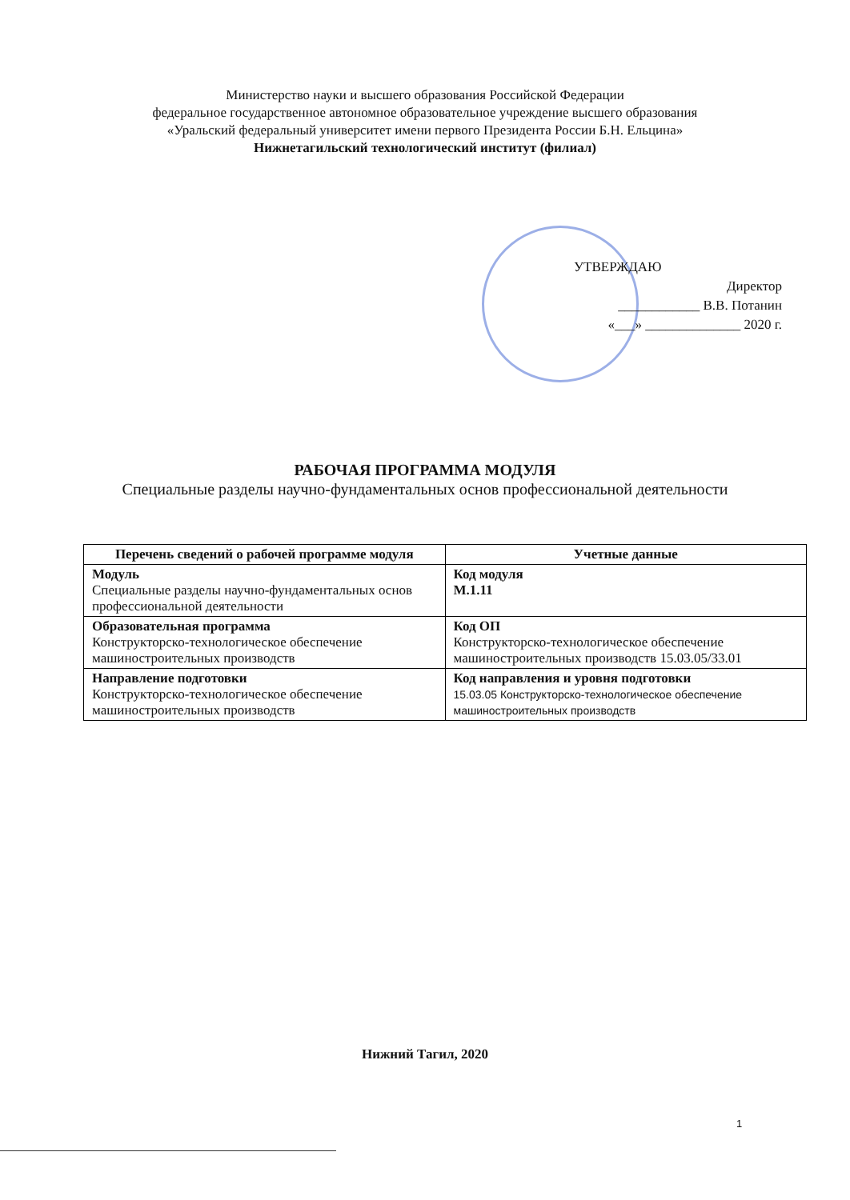Министерство науки и высшего образования Российской Федерации
федеральное государственное автономное образовательное учреждение высшего образования
«Уральский федеральный университет имени первого Президента России Б.Н. Ельцина»
Нижнетагильский технологический институт (филиал)
УТВЕРЖДАЮ
Директор
____________ В.В. Потанин
«___» ______________ 2020 г.
РАБОЧАЯ ПРОГРАММА МОДУЛЯ
Специальные разделы научно-фундаментальных основ профессиональной деятельности
| Перечень сведений о рабочей программе модуля | Учетные данные |
| --- | --- |
| Модуль Специальные разделы научно-фундаментальных основ профессиональной деятельности | Код модуля М.1.11 |
| Образовательная программа Конструкторско-технологическое обеспечение машиностроительных производств | Код ОП Конструкторско-технологическое обеспечение машиностроительных производств 15.03.05/33.01 |
| Направление подготовки Конструкторско-технологическое обеспечение машиностроительных производств | Код направления и уровня подготовки 15.03.05 Конструкторско-технологическое обеспечение машиностроительных производств |
Нижний Тагил, 2020
1